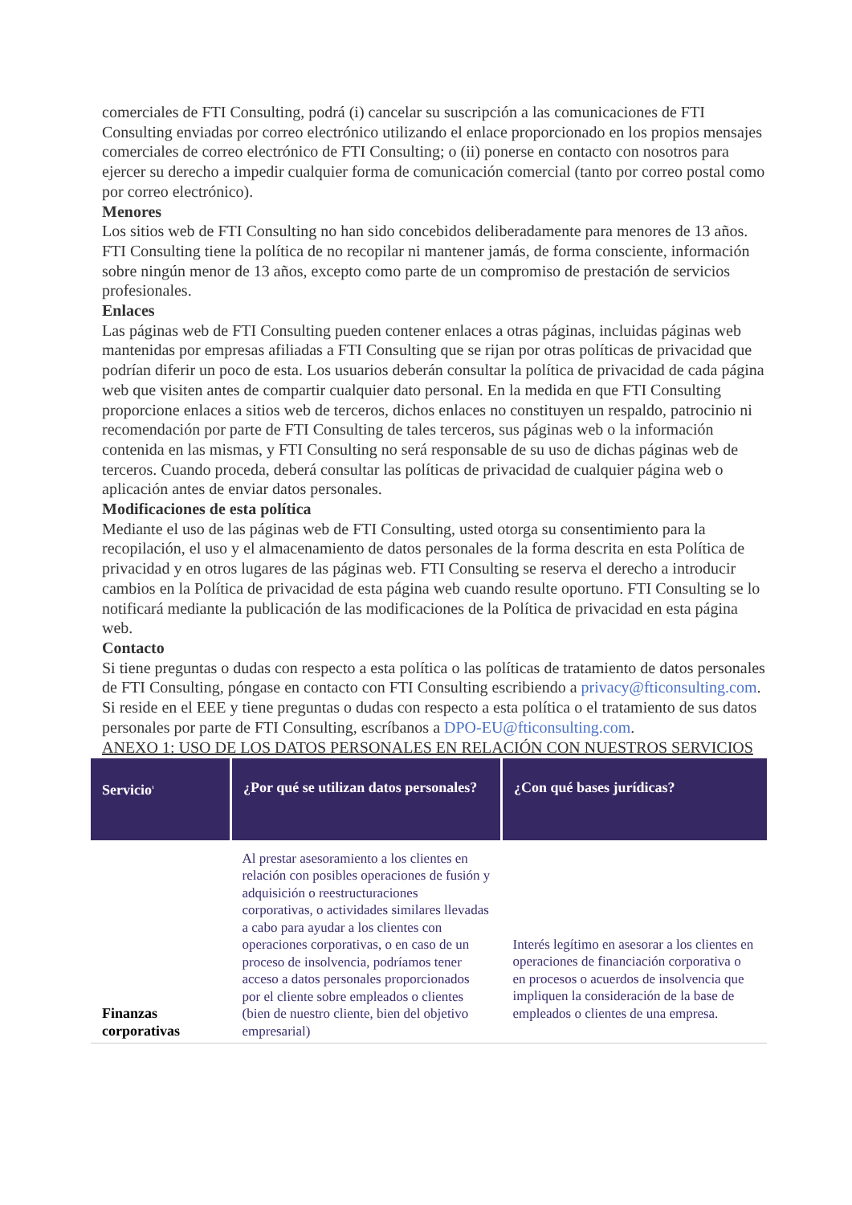comerciales de FTI Consulting, podrá (i) cancelar su suscripción a las comunicaciones de FTI Consulting enviadas por correo electrónico utilizando el enlace proporcionado en los propios mensajes comerciales de correo electrónico de FTI Consulting; o (ii) ponerse en contacto con nosotros para ejercer su derecho a impedir cualquier forma de comunicación comercial (tanto por correo postal como por correo electrónico).
Menores
Los sitios web de FTI Consulting no han sido concebidos deliberadamente para menores de 13 años. FTI Consulting tiene la política de no recopilar ni mantener jamás, de forma consciente, información sobre ningún menor de 13 años, excepto como parte de un compromiso de prestación de servicios profesionales.
Enlaces
Las páginas web de FTI Consulting pueden contener enlaces a otras páginas, incluidas páginas web mantenidas por empresas afiliadas a FTI Consulting que se rijan por otras políticas de privacidad que podrían diferir un poco de esta. Los usuarios deberán consultar la política de privacidad de cada página web que visiten antes de compartir cualquier dato personal. En la medida en que FTI Consulting proporcione enlaces a sitios web de terceros, dichos enlaces no constituyen un respaldo, patrocinio ni recomendación por parte de FTI Consulting de tales terceros, sus páginas web o la información contenida en las mismas, y FTI Consulting no será responsable de su uso de dichas páginas web de terceros. Cuando proceda, deberá consultar las políticas de privacidad de cualquier página web o aplicación antes de enviar datos personales.
Modificaciones de esta política
Mediante el uso de las páginas web de FTI Consulting, usted otorga su consentimiento para la recopilación, el uso y el almacenamiento de datos personales de la forma descrita en esta Política de privacidad y en otros lugares de las páginas web. FTI Consulting se reserva el derecho a introducir cambios en la Política de privacidad de esta página web cuando resulte oportuno. FTI Consulting se lo notificará mediante la publicación de las modificaciones de la Política de privacidad en esta página web.
Contacto
Si tiene preguntas o dudas con respecto a esta política o las políticas de tratamiento de datos personales de FTI Consulting, póngase en contacto con FTI Consulting escribiendo a privacy@fticonsulting.com.
Si reside en el EEE y tiene preguntas o dudas con respecto a esta política o el tratamiento de sus datos personales por parte de FTI Consulting, escríbanos a DPO-EU@fticonsulting.com.
ANEXO 1: USO DE LOS DATOS PERSONALES EN RELACIÓN CON NUESTROS SERVICIOS
| Servicio<sup>1</sup> | ¿Por qué se utilizan datos personales? | ¿Con qué bases jurídicas? |
| --- | --- | --- |
| Finanzas corporativas | Al prestar asesoramiento a los clientes en relación con posibles operaciones de fusión y adquisición o reestructuraciones corporativas, o actividades similares llevadas a cabo para ayudar a los clientes con operaciones corporativas, o en caso de un proceso de insolvencia, podríamos tener acceso a datos personales proporcionados por el cliente sobre empleados o clientes (bien de nuestro cliente, bien del objetivo empresarial) | Interés legítimo en asesorar a los clientes en operaciones de financiación corporativa o en procesos o acuerdos de insolvencia que impliquen la consideración de la base de empleados o clientes de una empresa. |